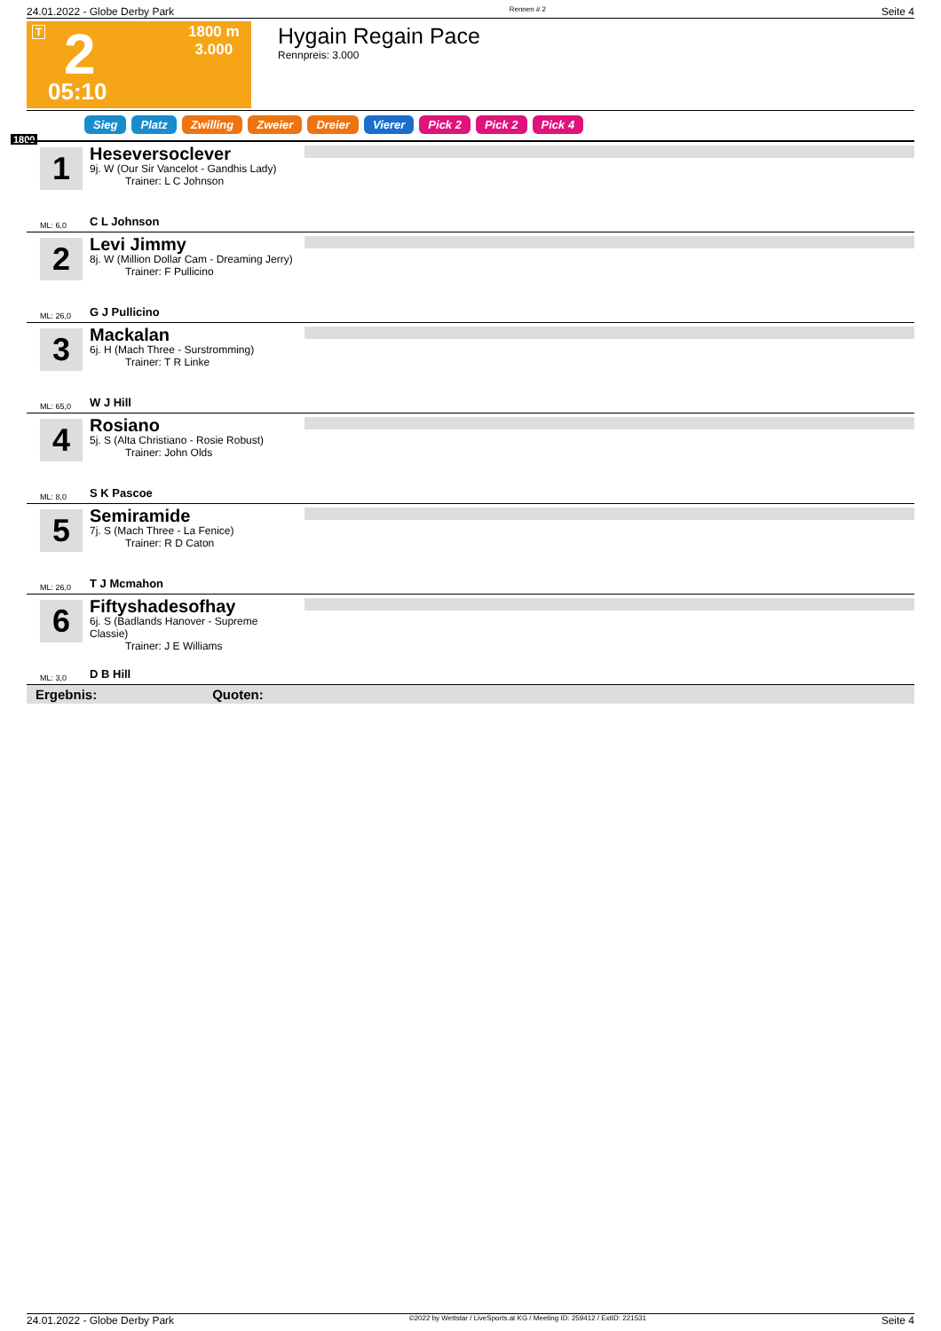24.01.2022 - Globe Derby Park Rennen # 2 Seite 4
T 2
1800 m
3.000
05:10
Hygain Regain Pace
Rennpreis: 3.000
Sieg Platz Zwilling Zweier Dreier Vierer Pick 2 Pick 2 Pick 4
1800
1
Heseversoclever
9j. W (Our Sir Vancelot - Gandhis Lady)
Trainer: L C Johnson
ML: 6,0 C L Johnson
2
Levi Jimmy
8j. W (Million Dollar Cam - Dreaming Jerry)
Trainer: F Pullicino
ML: 26,0 G J Pullicino
3
Mackalan
6j. H (Mach Three - Surstromming)
Trainer: T R Linke
ML: 65,0 W J Hill
4
Rosiano
5j. S (Alta Christiano - Rosie Robust)
Trainer: John Olds
ML: 8,0 S K Pascoe
5
Semiramide
7j. S (Mach Three - La Fenice)
Trainer: R D Caton
ML: 26,0 T J Mcmahon
6
Fiftyshadesofhay
6j. S (Badlands Hanover - Supreme Classie)
Trainer: J E Williams
ML: 3,0 D B Hill
Ergebnis: Quoten:
24.01.2022 - Globe Derby Park ©2022 by Wettstar / LiveSports.at KG / Meeting ID: 259412 / ExtID: 221531 Seite 4